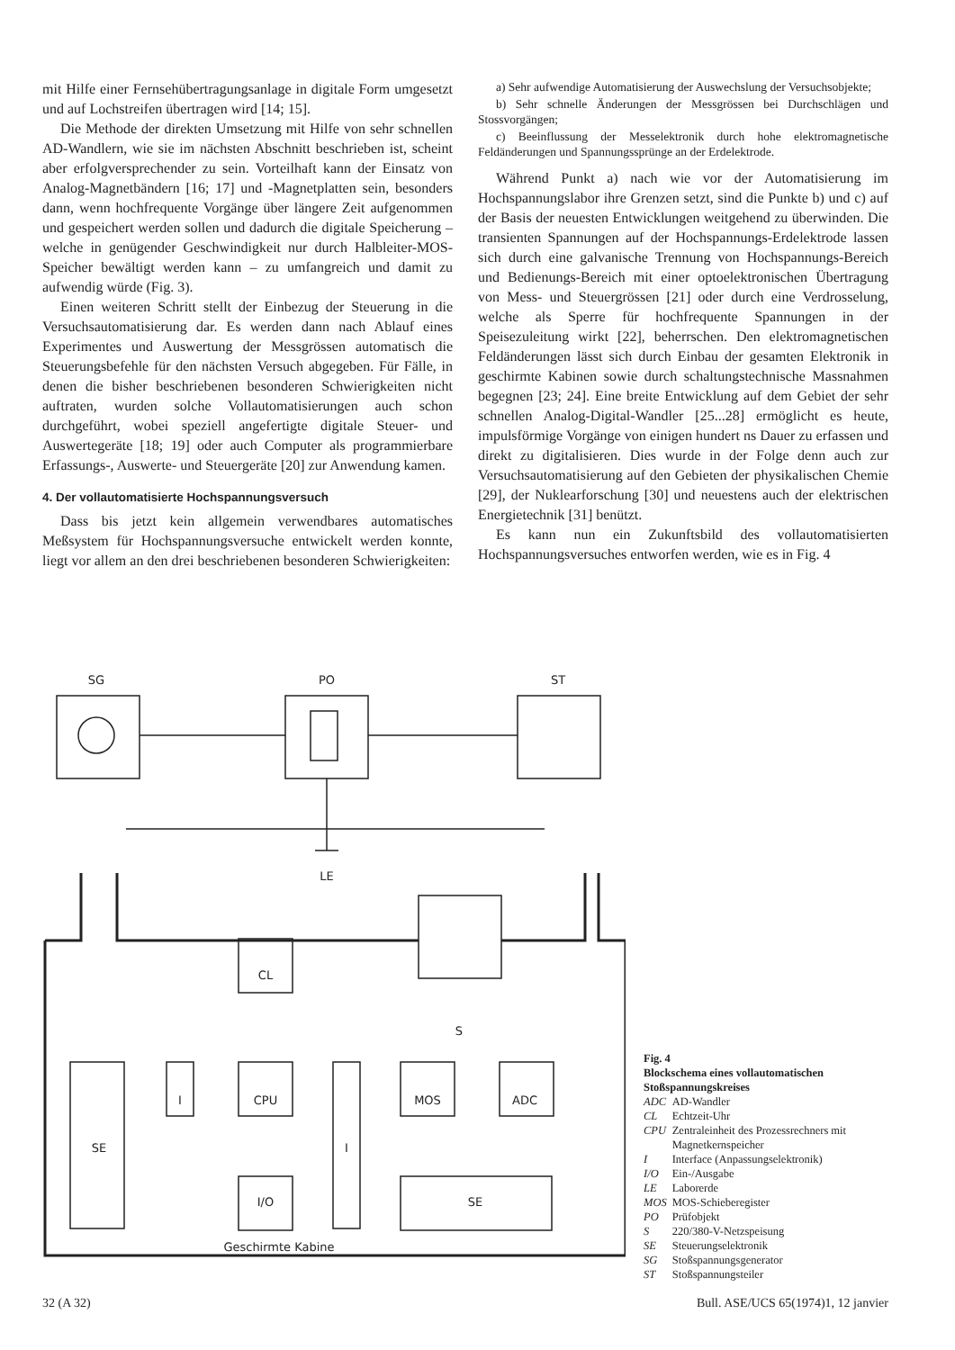mit Hilfe einer Fernsehübertragungsanlage in digitale Form umgesetzt und auf Lochstreifen übertragen wird [14; 15].
Die Methode der direkten Umsetzung mit Hilfe von sehr schnellen AD-Wandlern, wie sie im nächsten Abschnitt beschrieben ist, scheint aber erfolgversprechender zu sein. Vorteilhaft kann der Einsatz von Analog-Magnetbändern [16; 17] und -Magnetplatten sein, besonders dann, wenn hochfrequente Vorgänge über längere Zeit aufgenommen und gespeichert werden sollen und dadurch die digitale Speicherung – welche in genügender Geschwindigkeit nur durch Halbleiter-MOS-Speicher bewältigt werden kann – zu umfangreich und damit zu aufwendig würde (Fig. 3).
Einen weiteren Schritt stellt der Einbezug der Steuerung in die Versuchsautomatisierung dar. Es werden dann nach Ablauf eines Experimentes und Auswertung der Messgrössen automatisch die Steuerungsbefehle für den nächsten Versuch abgegeben. Für Fälle, in denen die bisher beschriebenen besonderen Schwierigkeiten nicht auftraten, wurden solche Vollautomatisierungen auch schon durchgeführt, wobei speziell angefertigte digitale Steuer- und Auswertegeräte [18; 19] oder auch Computer als programmierbare Erfassungs-, Auswerte- und Steuergeräte [20] zur Anwendung kamen.
4. Der vollautomatisierte Hochspannungsversuch
Dass bis jetzt kein allgemein verwendbares automatisches Meßsystem für Hochspannungsversuche entwickelt werden konnte, liegt vor allem an den drei beschriebenen besonderen Schwierigkeiten:
a) Sehr aufwendige Automatisierung der Auswechslung der Versuchsobjekte;
b) Sehr schnelle Änderungen der Messgrössen bei Durchschlägen und Stossvorgängen;
c) Beeinflussung der Messelektronik durch hohe elektromagnetische Feldänderungen und Spannungssprünge an der Erdelektrode.
Während Punkt a) nach wie vor der Automatisierung im Hochspannungslabor ihre Grenzen setzt, sind die Punkte b) und c) auf der Basis der neuesten Entwicklungen weitgehend zu überwinden. Die transienten Spannungen auf der Hochspannungs-Erdelektrode lassen sich durch eine galvanische Trennung von Hochspannungs-Bereich und Bedienungs-Bereich mit einer optoelektronischen Übertragung von Mess- und Steuergrössen [21] oder durch eine Verdrosselung, welche als Sperre für hochfrequente Spannungen in der Speisezuleitung wirkt [22], beherrschen. Den elektromagnetischen Feldänderungen lässt sich durch Einbau der gesamten Elektronik in geschirmte Kabinen sowie durch schaltungstechnische Massnahmen begegnen [23; 24]. Eine breite Entwicklung auf dem Gebiet der sehr schnellen Analog-Digital-Wandler [25...28] ermöglicht es heute, impulsförmige Vorgänge von einigen hundert ns Dauer zu erfassen und direkt zu digitalisieren. Dies wurde in der Folge denn auch zur Versuchsautomatisierung auf den Gebieten der physikalischen Chemie [29], der Nuklearforschung [30] und neuestens auch der elektrischen Energietechnik [31] benützt.
Es kann nun ein Zukunftsbild des vollautomatisierten Hochspannungsversuches entworfen werden, wie es in Fig. 4
SG
PO
ST
LE
S
CL
CPU
I
SE
I
MOS
ADC
I/O
SE
Geschirmte Kabine
Fig. 4
Blockschema eines vollautomatischen Stoßspannungskreises
| ADC | AD-Wandler |
| CL | Echtzeit-Uhr |
| CPU | Zentraleinheit des Prozessrechners mit Magnetkernspeicher |
| I | Interface (Anpassungselektronik) |
| I/O | Ein-/Ausgabe |
| LE | Laborerde |
| MOS | MOS-Schieberegister |
| PO | Prüfobjekt |
| S | 220/380-V-Netzspeisung |
| SE | Steuerungselektronik |
| SG | Stoßspannungsgenerator |
| ST | Stoßspannungsteiler |
32 (A 32) Bull. ASE/UCS 65(1974)1, 12 janvier